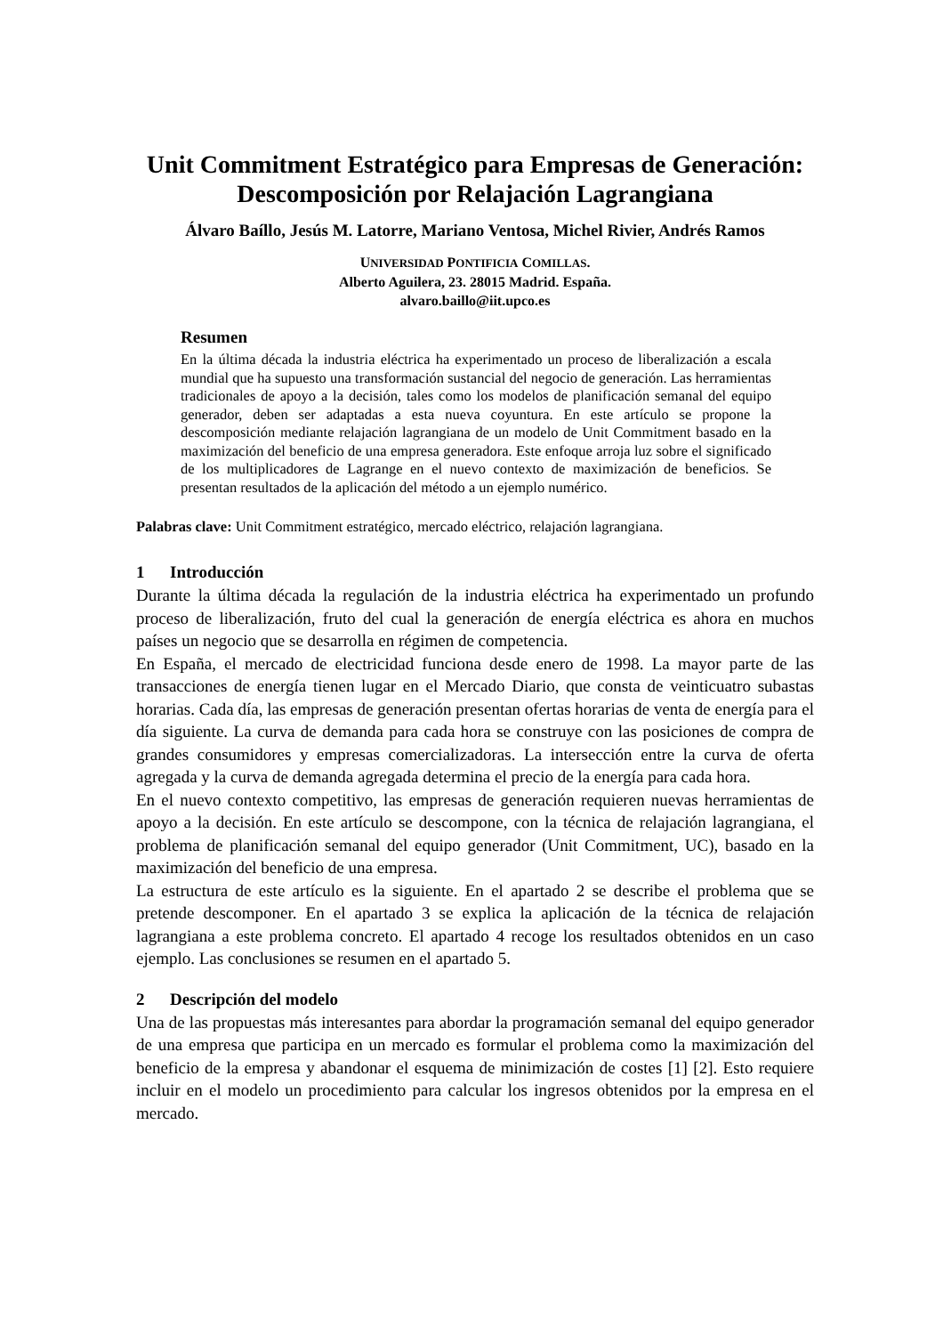Unit Commitment Estratégico para Empresas de Generación:
Descomposición por Relajación Lagrangiana
Álvaro Baíllo, Jesús M. Latorre, Mariano Ventosa, Michel Rivier, Andrés Ramos
UNIVERSIDAD PONTIFICIA COMILLAS.
Alberto Aguilera, 23. 28015 Madrid. España.
alvaro.baillo@iit.upco.es
Resumen
En la última década la industria eléctrica ha experimentado un proceso de liberalización a escala mundial que ha supuesto una transformación sustancial del negocio de generación. Las herramientas tradicionales de apoyo a la decisión, tales como los modelos de planificación semanal del equipo generador, deben ser adaptadas a esta nueva coyuntura. En este artículo se propone la descomposición mediante relajación lagrangiana de un modelo de Unit Commitment basado en la maximización del beneficio de una empresa generadora. Este enfoque arroja luz sobre el significado de los multiplicadores de Lagrange en el nuevo contexto de maximización de beneficios. Se presentan resultados de la aplicación del método a un ejemplo numérico.
Palabras clave: Unit Commitment estratégico, mercado eléctrico, relajación lagrangiana.
1 Introducción
Durante la última década la regulación de la industria eléctrica ha experimentado un profundo proceso de liberalización, fruto del cual la generación de energía eléctrica es ahora en muchos países un negocio que se desarrolla en régimen de competencia.
En España, el mercado de electricidad funciona desde enero de 1998. La mayor parte de las transacciones de energía tienen lugar en el Mercado Diario, que consta de veinticuatro subastas horarias. Cada día, las empresas de generación presentan ofertas horarias de venta de energía para el día siguiente. La curva de demanda para cada hora se construye con las posiciones de compra de grandes consumidores y empresas comercializadoras. La intersección entre la curva de oferta agregada y la curva de demanda agregada determina el precio de la energía para cada hora.
En el nuevo contexto competitivo, las empresas de generación requieren nuevas herramientas de apoyo a la decisión. En este artículo se descompone, con la técnica de relajación lagrangiana, el problema de planificación semanal del equipo generador (Unit Commitment, UC), basado en la maximización del beneficio de una empresa.
La estructura de este artículo es la siguiente. En el apartado 2 se describe el problema que se pretende descomponer. En el apartado 3 se explica la aplicación de la técnica de relajación lagrangiana a este problema concreto. El apartado 4 recoge los resultados obtenidos en un caso ejemplo. Las conclusiones se resumen en el apartado 5.
2 Descripción del modelo
Una de las propuestas más interesantes para abordar la programación semanal del equipo generador de una empresa que participa en un mercado es formular el problema como la maximización del beneficio de la empresa y abandonar el esquema de minimización de costes [1] [2]. Esto requiere incluir en el modelo un procedimiento para calcular los ingresos obtenidos por la empresa en el mercado.